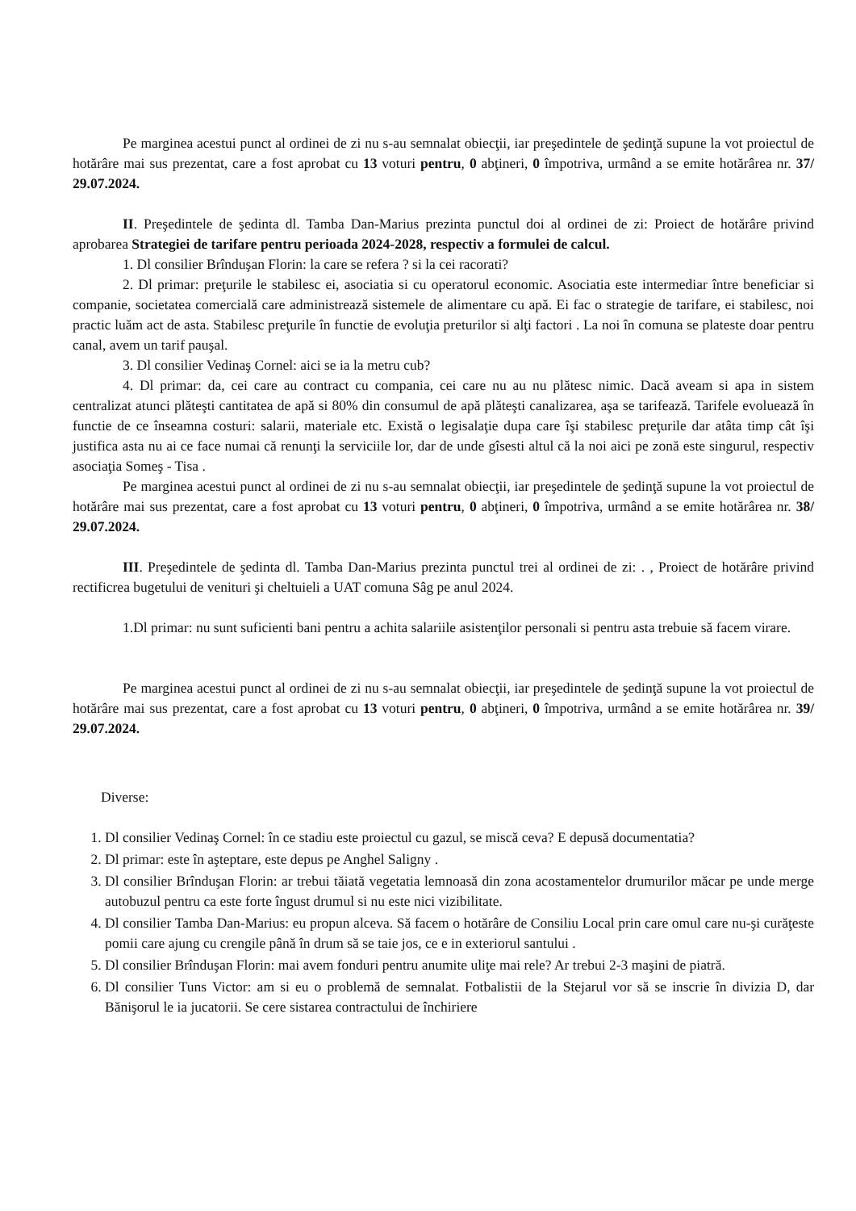Pe marginea acestui punct al ordinei de zi nu s-au semnalat obiecţii, iar preşedintele de şedinţă supune la vot proiectul de hotărâre mai sus prezentat, care a fost aprobat cu 13 voturi pentru, 0 abţineri, 0 împotriva, urmând a se emite hotărârea nr. 37/ 29.07.2024.
II. Preşedintele de şedinta dl. Tamba Dan-Marius prezinta punctul doi al ordinei de zi: Proiect de hotărâre privind aprobarea Strategiei de tarifare pentru perioada 2024-2028, respectiv a formulei de calcul.
1. Dl consilier Brînduşan Florin: la care se refera ? si la cei racorati?
2. Dl primar: preţurile le stabilesc ei, asociatia si cu operatorul economic. Asociatia este intermediar între beneficiar si companie, societatea comercială care administrează sistemele de alimentare cu apă. Ei fac o strategie de tarifare, ei stabilesc, noi practic luăm act de asta. Stabilesc preţurile în functie de evoluţia preturilor si alţi factori . La noi în comuna se plateste doar pentru canal, avem un tarif pauşal.
3. Dl consilier Vedinaş Cornel: aici se ia la metru cub?
4. Dl primar: da, cei care au contract cu compania, cei care nu au nu plătesc nimic. Dacă aveam si apa in sistem centralizat atunci plăteşti cantitatea de apă si 80% din consumul de apă plăteşti canalizarea, aşa se tarifează. Tarifele evoluează în functie de ce înseamna costuri: salarii, materiale etc. Există o legisalaţie dupa care îşi stabilesc preţurile dar atâta timp cât îşi justifica asta nu ai ce face numai că renunţi la serviciile lor, dar de unde gîsesti altul că la noi aici pe zonă este singurul, respectiv asociaţia Someş - Tisa .
Pe marginea acestui punct al ordinei de zi nu s-au semnalat obiecţii, iar preşedintele de şedinţă supune la vot proiectul de hotărâre mai sus prezentat, care a fost aprobat cu 13 voturi pentru, 0 abţineri, 0 împotriva, urmând a se emite hotărârea nr. 38/ 29.07.2024.
III. Preşedintele de şedinta dl. Tamba Dan-Marius prezinta punctul trei al ordinei de zi: . , Proiect de hotărâre privind rectificrea bugetului de venituri şi cheltuieli a UAT comuna Sâg pe anul 2024.
1.Dl primar: nu sunt suficienti bani pentru a achita salariile asistenţilor personali si pentru asta trebuie să facem virare.
Pe marginea acestui punct al ordinei de zi nu s-au semnalat obiecţii, iar preşedintele de şedinţă supune la vot proiectul de hotărâre mai sus prezentat, care a fost aprobat cu 13 voturi pentru, 0 abţineri, 0 împotriva, urmând a se emite hotărârea nr. 39/ 29.07.2024.
Diverse:
1. Dl consilier Vedinaş Cornel: în ce stadiu este proiectul cu gazul, se miscă ceva? E depusă documentatia?
2. Dl primar: este în aşteptare, este depus pe Anghel Saligny .
3. Dl consilier Brînduşan Florin: ar trebui tăiată vegetatia lemnoasă din zona acostamentelor drumurilor măcar pe unde merge autobuzul pentru ca este forte îngust drumul si nu este nici vizibilitate.
4. Dl consilier Tamba Dan-Marius: eu propun alceva. Să facem o hotărâre de Consiliu Local prin care omul care nu-şi curăţeste pomii care ajung cu crengile până în drum să se taie jos, ce e in exteriorul santului .
5. Dl consilier Brînduşan Florin: mai avem fonduri pentru anumite uliţe mai rele? Ar trebui 2-3 maşini de piatră.
6. Dl consilier Tuns Victor: am si eu o problemă de semnalat. Fotbalistii de la Stejarul vor să se inscrie în divizia D, dar Bănişorul le ia jucatorii. Se cere sistarea contractului de închiriere